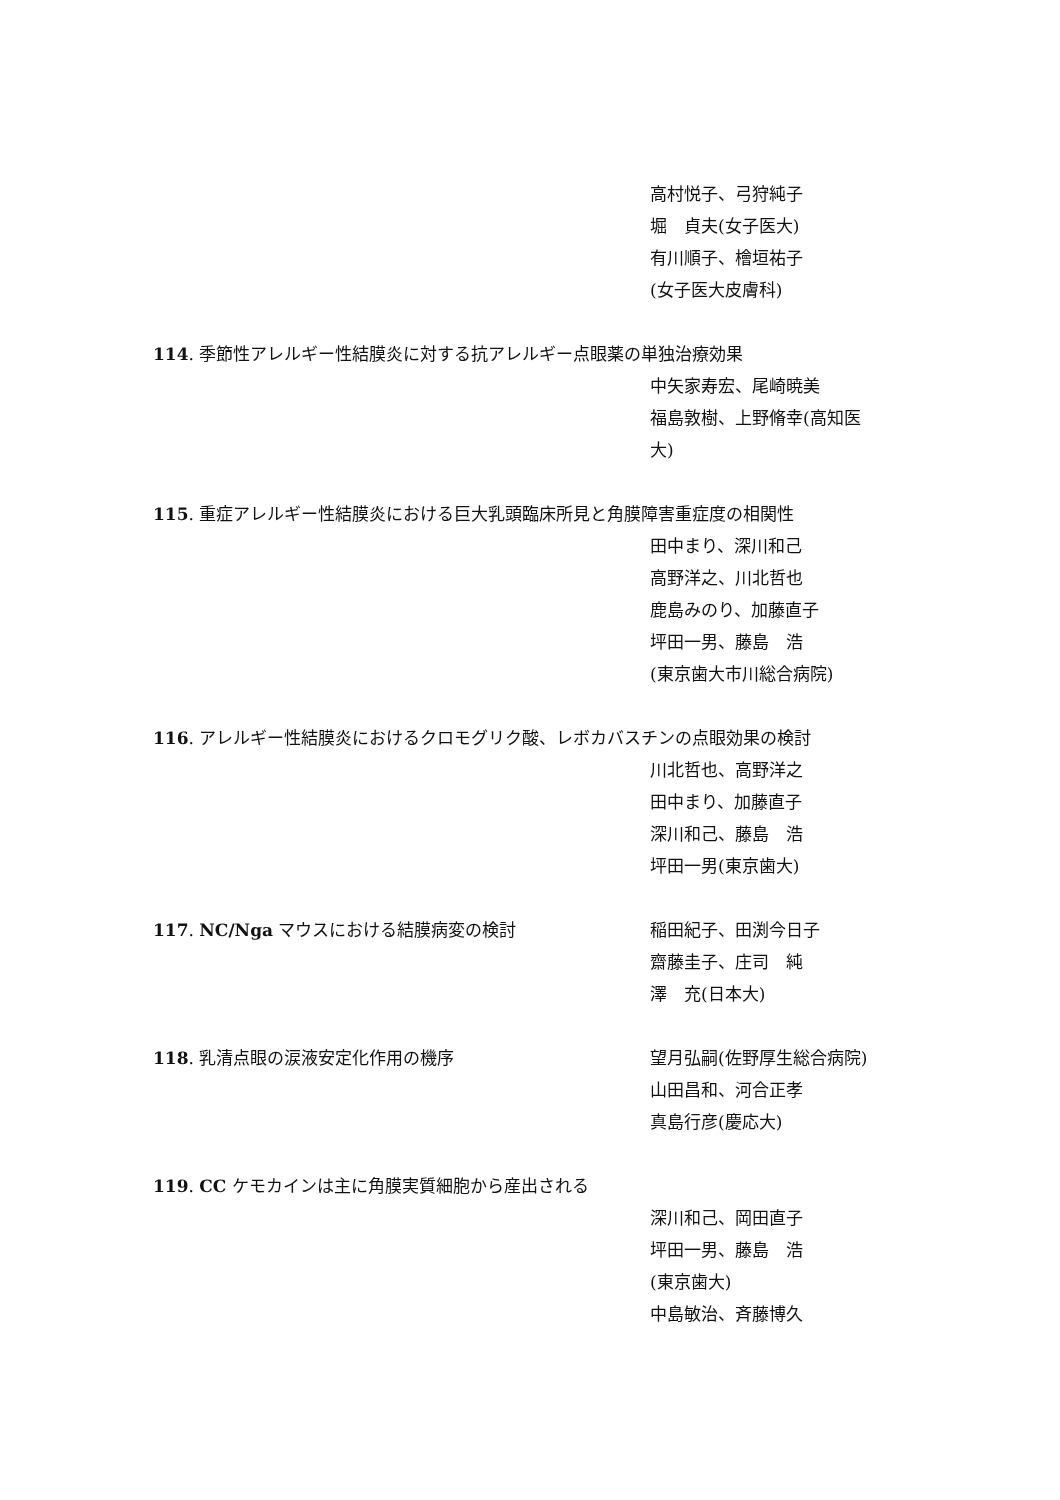高村悦子、弓狩純子
堀　貞夫(女子医大)
有川順子、檜垣祐子
(女子医大皮膚科)
114. 季節性アレルギー性結膜炎に対する抗アレルギー点眼薬の単独治療効果
中矢家寿宏、尾崎暁美
福島敦樹、上野脩幸(高知医
大)
115. 重症アレルギー性結膜炎における巨大乳頭臨床所見と角膜障害重症度の相関性
田中まり、深川和己
高野洋之、川北哲也
鹿島みのり、加藤直子
坪田一男、藤島　浩
(東京歯大市川総合病院)
116. アレルギー性結膜炎におけるクロモグリク酸、レボカバスチンの点眼効果の検討
川北哲也、高野洋之
田中まり、加藤直子
深川和己、藤島　浩
坪田一男(東京歯大)
117. NC/Nga マウスにおける結膜病変の検討 稲田紀子、田渕今日子
齋藤圭子、庄司　純
澤　充(日本大)
118. 乳清点眼の涙液安定化作用の機序 望月弘嗣(佐野厚生総合病院)
山田昌和、河合正孝
真島行彦(慶応大)
119. CC ケモカインは主に角膜実質細胞から産出される
深川和己、岡田直子
坪田一男、藤島　浩
(東京歯大)
中島敏治、斉藤博久